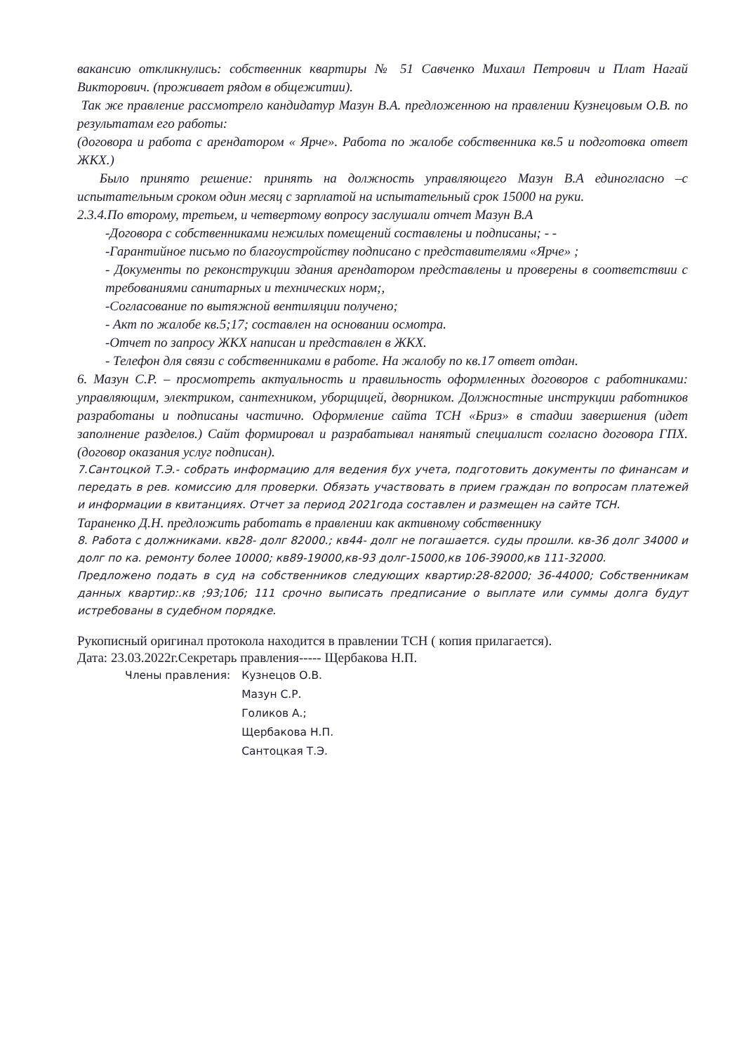вакансию откликнулись: собственник квартиры № 51 Савченко Михаил Петрович и Плат Нагай Викторович. (проживает рядом в общежитии).
Так же правление рассмотрело кандидатур Мазун В.А. предложенною на правлении Кузнецовым О.В. по результатам его работы:
(договора и работа с арендатором « Ярче». Работа по жалобе собственника кв.5 и подготовка ответ ЖКХ.)
Было принято решение: принять на должность управляющего Мазун В.А единогласно –с испытательным сроком один месяц с зарплатой на испытательный срок 15000 на руки.
2.3.4.По второму, третьем, и четвертому вопросу заслушали отчет Мазун В.А
-Договора с собственниками нежилых помещений составлены и подписаны; - -
-Гарантийное письмо по благоустройству подписано с представителями «Ярче» ;
- Документы по реконструкции здания арендатором представлены и проверены в соответствии с требованиями санитарных и технических норм;,
-Согласование по вытяжной вентиляции получено;
- Акт по жалобе кв.5;17; составлен на основании осмотра.
-Отчет по запросу ЖКХ написан и представлен в ЖКХ.
- Телефон для связи с собственниками в работе. На жалобу по кв.17 ответ отдан.
6. Мазун С.Р. – просмотреть актуальность и правильность оформленных договоров с работниками: управляющим, электриком, сантехником, уборщицей, дворником. Должностные инструкции работников разработаны и подписаны частично. Оформление сайта ТСН «Бриз» в стадии завершения (идет заполнение разделов.) Сайт формировал и разрабатывал нанятый специалист согласно договора ГПХ. (договор оказания услуг подписан).
7.Сантоцкой Т.Э.- собрать информацию для ведения бух учета, подготовить документы по финансам и передать в рев. комиссию для проверки. Обязать участвовать в прием граждан по вопросам платежей и информации в квитанциях. Отчет за период 2021года составлен и размещен на сайте ТСН.
Тараненко Д.Н. предложить работать в правлении как активному собственнику
8. Работа с должниками. кв28- долг 82000.; кв44- долг не погашается. суды прошли. кв-36 долг 34000 и долг по ка. ремонту более 10000; кв89-19000,кв-93 долг-15000,кв 106-39000,кв 111-32000.
Предложено подать в суд на собственников следующих квартир:28-82000; 36-44000; Собственникам данных квартир:.кв ;93;106; 111 срочно выписать предписание о выплате или суммы долга будут истребованы в судебном порядке.
Рукописный оригинал протокола находится в правлении ТСН ( копия прилагается).
Дата: 23.03.2022г.Секретарь правления----- Щербакова Н.П.
| Члены правления: | Кузнецов О.В. |
| | Мазун С.Р. |
| | Голиков А.; |
| | Щербакова Н.П. |
| | Сантоцкая Т.Э. |